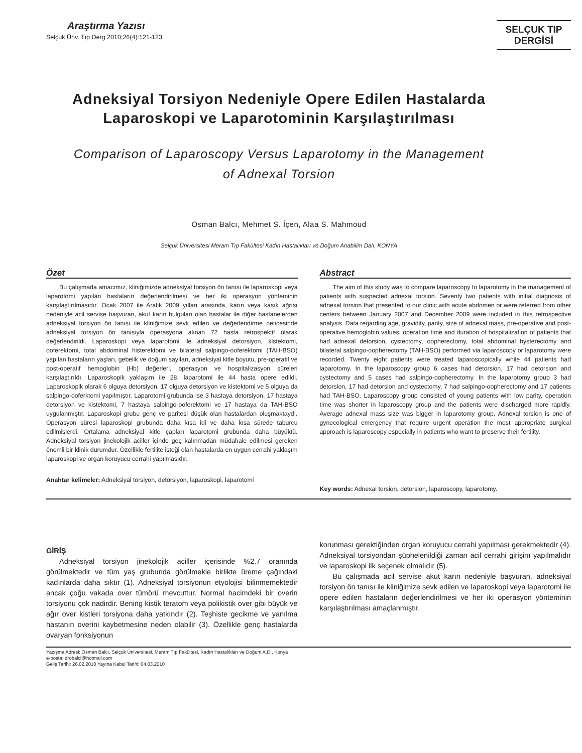Araştırma Yazısı
Selçuk Ünv. Tıp Derg 2010;26(4):121-123
SELÇUK TIP
DERGİSİ
Adneksiyal Torsiyon Nedeniyle Opere Edilen Hastalarda
Laparoskopi ve Laparotominin Karşılaştırılması
Comparison of Laparoscopy Versus Laparotomy in the Management
of Adnexal Torsion
Osman Balcı, Mehmet S. İçen, Alaa S. Mahmoud
Selçuk Üniversitesi Meram Tıp Fakültesi Kadın Hastalıkları ve Doğum Anabilim Dalı, KONYA
Özet
Bu çalışmada amacımız, kliniğimizde adneksiyal torsiyon ön tanısı ile laparoskopi veya laparotomi yapılan hastaların değerlendirilmesi ve her iki operasyon yönteminin karşılaştırılmasıdır. Ocak 2007 ile Aralık 2009 yılları arasında, karın veya kasık ağrısı nedeniyle acil servise başvuran, akut karın bulguları olan hastalar ile diğer hastanelerden adneksiyal torsiyon ön tanısı ile kliniğimize sevk edilen ve değerlendirme neticesinde adneksiyal torsiyon ön tanısıyla operasyona alınan 72 hasta retrospektif olarak değerlendirildi. Laparoskopi veya laparotomi ile adneksiyal detorsiyon, kistektomi, ooferektomi, total abdominal histerektomi ve bilateral salpingo-ooferektomi (TAH-BSO) yapılan hastaların yaşları, gebelik ve doğum sayıları, adneksiyal kitle boyutu, pre-operatif ve post-operatif hemoglobin (Hb) değerleri, operasyon ve hospitalizasyon süreleri karşılaştırıldı. Laparoskopik yaklaşım ile 28, laparotomi ile 44 hasta opere edildi. Laparoskopik olarak 6 olguya detorsiyon, 17 olguya detorsiyon ve kistektomi ve 5 olguya da salpingo-ooferktomi yapılmıştır. Laparotomi grubunda ise 3 hastaya detorsiyon, 17 hastaya detorsiyon ve kistektomi, 7 hastaya salpingo-ooferektomi ve 17 hastaya da TAH-BSO uygulanmıştır. Laparoskopi grubu genç ve paritesi düşük olan hastalardan oluşmaktaydı. Operasyon süresi laparoskopi grubunda daha kısa idi ve daha kısa sürede taburcu edilmişlerdi. Ortalama adneksiyal kitle çapları laparotomi grubunda daha büyüktü. Adneksiyal torsiyon jinekolojik aciller içinde geç kalınmadan müdahale edilmesi gereken önemli bir klinik durumdur. Özellikle fertilite isteği olan hastalarda en uygun cerrahi yaklaşım laparoskopi ve organ koruyucu cerrahi yapılmasıdır.
Anahtar kelimeler: Adneksiyal torsiyon, detorsiyon, laparoskopi, laparotomi
Abstract
The aim of this study was to compare laparoscopy to laparotomy in the management of patients with suspected adnexal torsion. Seventy two patients with initial diagnosis of adnexal torsion that presented to our clinic with acute abdomen or were referred from other centers between January 2007 and December 2009 were included in this retrospective analysis. Data regarding age, gravidity, parity, size of adnexal mass, pre-operative and post-operative hemoglobin values, operation time and duration of hospitalization of patients that had adnexal detorsion, cystectomy, oopherectomy, total abdominal hysterectomy and bilateral salpingo-oopherectomy (TAH-BSO) performed via laparoscopy or laparotomy were recorded. Twenty eight patients were treated laparoscopically while 44 patients had laparotomy. In the laparoscopy group 6 cases had detorsion, 17 had detorsion and cystectomy and 5 cases had salpingo-oopherectomy. In the laparotomy group 3 had detorsion, 17 had detorsion and cystectomy, 7 had salpingo-oopherectomy and 17 patients had TAH-BSO. Laparoscopy group consisted of young patients with low parity, operation time was shorter in laparoscopy group and the patients were discharged more rapidly. Average adnexal mass size was bigger in laparotomy group. Adnexal torsion is one of gynecological emergency that require urgent operation the most appropriate surgical approach is laparoscopy especially in patients who want to preserve their fertility.
Key words: Adnexal torsion, detorsion, laparoscopy, laparotomy.
GİRİŞ
Adneksiyal torsiyon jinekolojik aciller içerisinde %2.7 oranında görülmektedir ve tüm yaş grubunda görülmekle birlikte üreme çağındaki kadınlarda daha sıktır (1). Adneksiyal torsiyonun etyolojisi bilinmemektedir ancak çoğu vakada over tümörü mevcuttur. Normal hacimdeki bir overin torsiyonu çok nadirdir. Bening kistik teratom veya polikistik over gibi büyük ve ağır over kistleri torsiyona daha yatkındır (2). Teşhiste gecikme ve yanılma hastanın overini kaybetmesine neden olabilir (3). Özellikle genç hastalarda ovaryan fonksiyonun
korunması gerektiğinden organ koruyucu cerrahi yapılması gerekmektedir (4). Adneksiyal torsiyondan şüphelenildiği zaman acil cerrahi girişim yapılmalıdır ve laparoskopi ilk seçenek olmalıdır (5).
Bu çalışmada acil servise akut karın nedeniyle başvuran, adneksiyal torsiyon ön tanısı ile kliniğimize sevk edilen ve laparoskopi veya laparotomi ile opere edilen hastaların değerlendirilmesi ve her iki operasyon yönteminin karşılaştırılması amaçlanmıştır.
Yazışma Adresi: Osman Balcı, Selçuk Üniversitesi, Meram Tıp Fakültesi, Kadın Hastalıkları ve Doğum A.D., Konya
e-posta: drobalci@hotmail.com
Geliş Tarihi: 26.02.2010 Yayına Kabul Tarihi: 04.03.2010